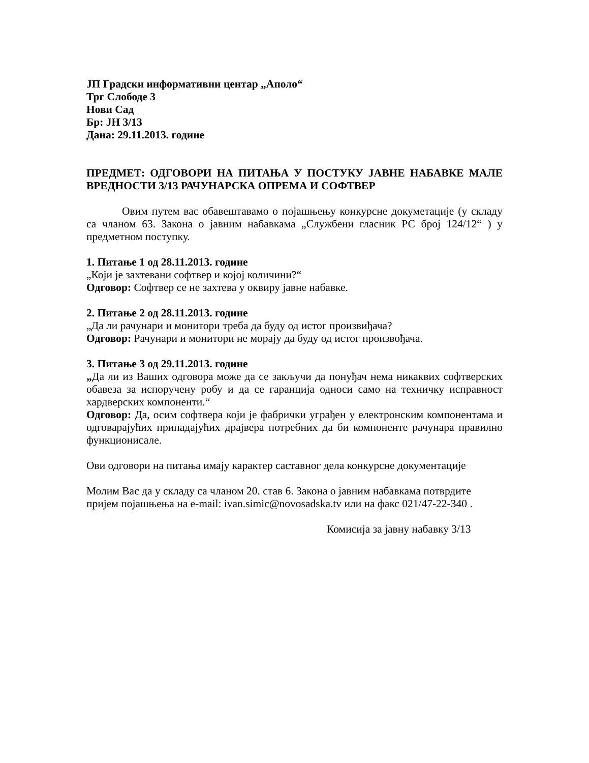ЈП Градски информативни центар „Аполо“
Трг Слободе 3
Нови Сад
Бр: ЈН 3/13
Дана: 29.11.2013. године
ПРЕДМЕТ: ОДГОВОРИ НА ПИТАЊА У ПОСТУКУ ЈАВНЕ НАБАВКЕ МАЛЕ ВРЕДНОСТИ 3/13 РАЧУНАРСКА ОПРЕМА И СОФТВЕР
Овим путем вас обавештавамо о појашњењу конкурсне докуметације (у складу са чланом 63. Закона о јавним набавкама „Службени гласник РС број 124/12“ ) у предметном поступку.
1. Питање 1 од 28.11.2013. године
„Који је захтевани софтвер и којој количини?“
Одговор: Софтвер се не захтева у оквиру јавне набавке.
2. Питање 2 од 28.11.2013. године
„Да ли рачунари и монитори треба да буду од истог произвиђача?
Одговор: Рачунари и монитори не морају да буду од истог произвођача.
3. Питање 3 од 29.11.2013. године
„Да ли из Ваших одговора може да се закључи да понуђач нема никаквих софтверских обавеза за испоручену робу и да се гаранција односи само на техничку исправност хардверских компоненти.“
Одговор: Да, осим софтвера који је фабрички уграђен у електронским компонентама и одговарајућих припадајућих драјвера потребних да би компоненте рачунара правилно функционисале.
Ови одговори на питања имају карактер саставног дела конкурсне документације
Молим Вас да у складу са чланом 20. став 6. Закона о јавним набавкама потврдите пријем појашњења на e-mail: ivan.simic@novosadska.tv или на факс 021/47-22-340 .
Комисија за јавну набавку 3/13